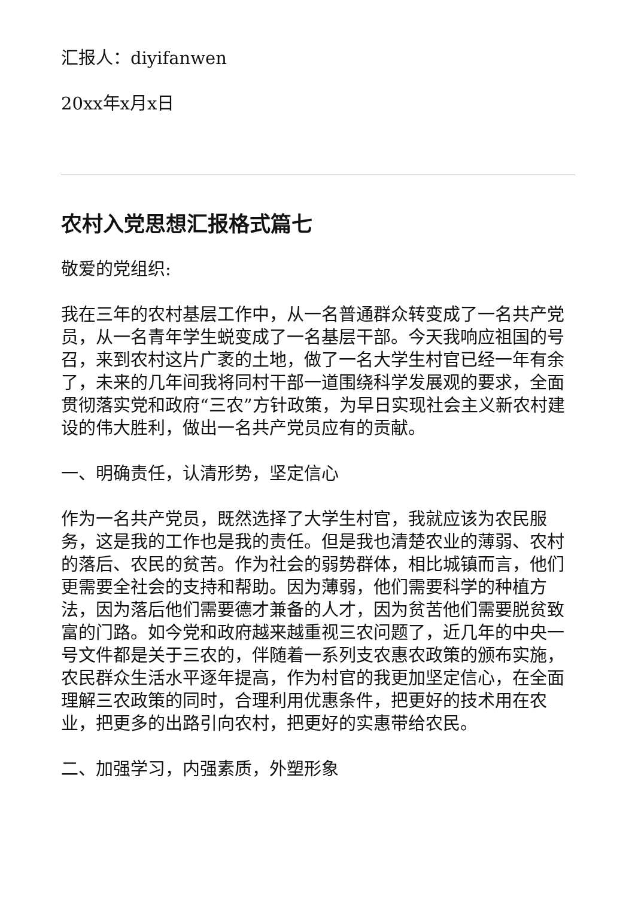汇报人：diyifanwen
20xx年x月x日
农村入党思想汇报格式篇七
敬爱的党组织:
我在三年的农村基层工作中，从一名普通群众转变成了一名共产党员，从一名青年学生蜕变成了一名基层干部。今天我响应祖国的号召，来到农村这片广袤的土地，做了一名大学生村官已经一年有余了，未来的几年间我将同村干部一道围绕科学发展观的要求，全面贯彻落实党和政府“三农”方针政策，为早日实现社会主义新农村建设的伟大胜利，做出一名共产党员应有的贡献。
一、明确责任，认清形势，坚定信心
作为一名共产党员，既然选择了大学生村官，我就应该为农民服务，这是我的工作也是我的责任。但是我也清楚农业的薄弱、农村的落后、农民的贫苦。作为社会的弱势群体，相比城镇而言，他们更需要全社会的支持和帮助。因为薄弱，他们需要科学的种植方法，因为落后他们需要德才兼备的人才，因为贫苦他们需要脱贫致富的门路。如今党和政府越来越重视三农问题了，近几年的中央一号文件都是关于三农的，伴随着一系列支农惠农政策的颁布实施，农民群众生活水平逐年提高，作为村官的我更加坚定信心，在全面理解三农政策的同时，合理利用优惠条件，把更好的技术用在农业，把更多的出路引向农村，把更好的实惠带给农民。
二、加强学习，内强素质，外塑形象